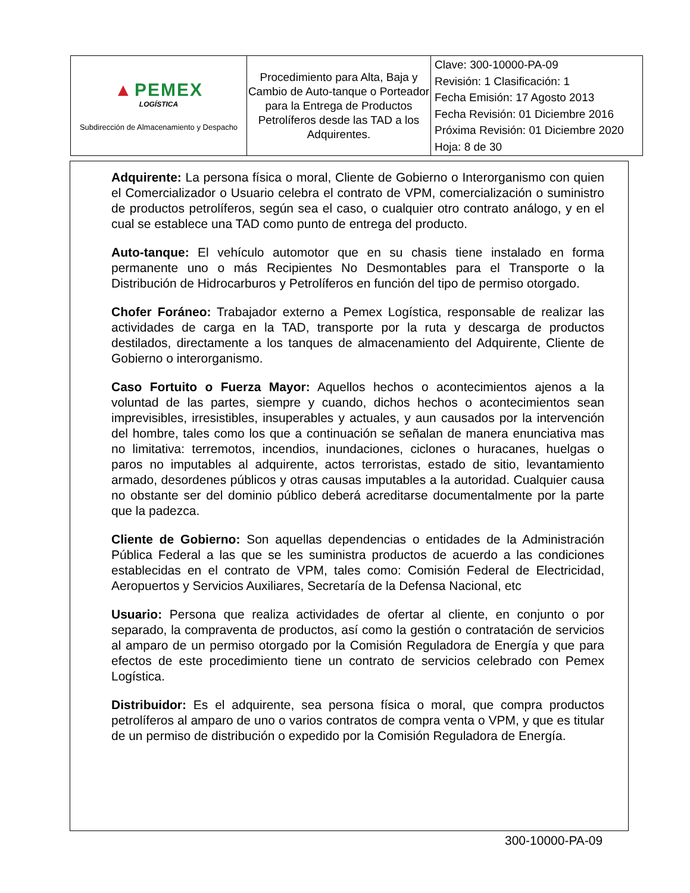| ▲ PEMEX LOGÍSTICA Subdirección de Almacenamiento y Despacho | Procedimiento para Alta, Baja y Cambio de Auto-tanque o Porteador para la Entrega de Productos Petrolíferos desde las TAD a los Adquirentes. | Clave: 300-10000-PA-09 Revisión: 1 Clasificación: 1 Fecha Emisión: 17 Agosto 2013 Fecha Revisión: 01 Diciembre 2016 Próxima Revisión: 01 Diciembre 2020 Hoja: 8 de 30 |
Adquirente: La persona física o moral, Cliente de Gobierno o Interorganismo con quien el Comercializador o Usuario celebra el contrato de VPM, comercialización o suministro de productos petrolíferos, según sea el caso, o cualquier otro contrato análogo, y en el cual se establece una TAD como punto de entrega del producto.
Auto-tanque: El vehículo automotor que en su chasis tiene instalado en forma permanente uno o más Recipientes No Desmontables para el Transporte o la Distribución de Hidrocarburos y Petrolíferos en función del tipo de permiso otorgado.
Chofer Foráneo: Trabajador externo a Pemex Logística, responsable de realizar las actividades de carga en la TAD, transporte por la ruta y descarga de productos destilados, directamente a los tanques de almacenamiento del Adquirente, Cliente de Gobierno o interorganismo.
Caso Fortuito o Fuerza Mayor: Aquellos hechos o acontecimientos ajenos a la voluntad de las partes, siempre y cuando, dichos hechos o acontecimientos sean imprevisibles, irresistibles, insuperables y actuales, y aun causados por la intervención del hombre, tales como los que a continuación se señalan de manera enunciativa mas no limitativa: terremotos, incendios, inundaciones, ciclones o huracanes, huelgas o paros no imputables al adquirente, actos terroristas, estado de sitio, levantamiento armado, desordenes públicos y otras causas imputables a la autoridad. Cualquier causa no obstante ser del dominio público deberá acreditarse documentalmente por la parte que la padezca.
Cliente de Gobierno: Son aquellas dependencias o entidades de la Administración Pública Federal a las que se les suministra productos de acuerdo a las condiciones establecidas en el contrato de VPM, tales como: Comisión Federal de Electricidad, Aeropuertos y Servicios Auxiliares, Secretaría de la Defensa Nacional, etc
Usuario: Persona que realiza actividades de ofertar al cliente, en conjunto o por separado, la compraventa de productos, así como la gestión o contratación de servicios al amparo de un permiso otorgado por la Comisión Reguladora de Energía y que para efectos de este procedimiento tiene un contrato de servicios celebrado con Pemex Logística.
Distribuidor: Es el adquirente, sea persona física o moral, que compra productos petrolíferos al amparo de uno o varios contratos de compra venta o VPM, y que es titular de un permiso de distribución o expedido por la Comisión Reguladora de Energía.
300-10000-PA-09